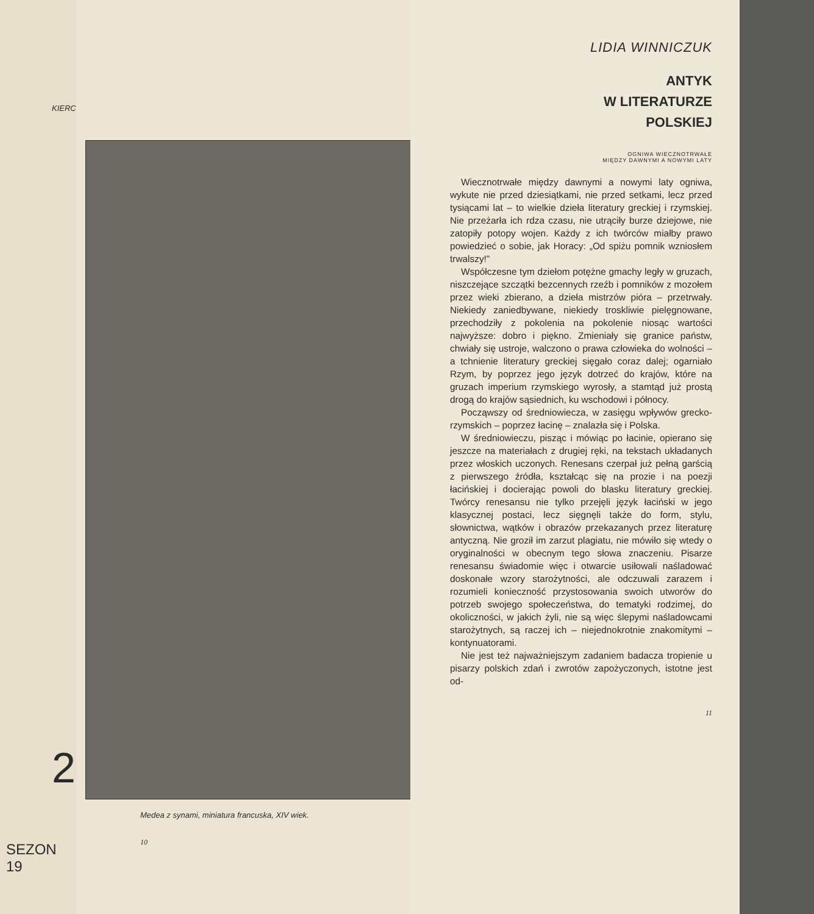KIERC
2
SEZON 19
Medea z synami, miniatura francuska, XIV wiek.
10
LIDIA WINNICZUK
ANTYK
W LITERATURZE
POLSKIEJ
OGNIWA WIECZNOTRWAŁE
MIĘDZY DAWNYMI A NOWYMI LATY
Wiecznotrwałe między dawnymi a nowymi laty ogniwa, wykute nie przed dziesiątkami, nie przed setkami, lecz przed tysiącami lat – to wielkie dzieła literatury greckiej i rzymskiej. Nie przeżarła ich rdza czasu, nie utrąciły burze dziejowe, nie zatopiły potopy wojen. Każdy z ich twórców miałby prawo powiedzieć o sobie, jak Horacy: „Od spiżu pomnik wzniosłem trwalszy!"
Współczesne tym dziełom potężne gmachy legły w gruzach, niszczejące szczątki bezcennych rzeźb i pomników z mozołem przez wieki zbierano, a dzieła mistrzów pióra – przetrwały. Niekiedy zaniedbywane, niekiedy troskliwie pielęgnowane, przechodziły z pokolenia na pokolenie niosąc wartości najwyższe: dobro i piękno. Zmieniały się granice państw, chwiały się ustroje, walczono o prawa człowieka do wolności – a tchnienie literatury greckiej sięgało coraz dalej; ogarniało Rzym, by poprzez jego język dotrzeć do krajów, które na gruzach imperium rzymskiego wyrosły, a stamtąd już prostą drogą do krajów sąsiednich, ku wschodowi i północy.
Począwszy od średniowiecza, w zasięgu wpływów grecko-rzymskich – poprzez łacinę – znalazła się i Polska.
W średniowieczu, pisząc i mówiąc po łacinie, opierano się jeszcze na materiałach z drugiej ręki, na tekstach układanych przez włoskich uczonych. Renesans czerpał już pełną garścią z pierwszego źródła, kształcąc się na prozie i na poezji łacińskiej i docierając powoli do blasku literatury greckiej. Twórcy renesansu nie tylko przejęli język łaciński w jego klasycznej postaci, lecz sięgnęli także do form, stylu, słownictwa, wątków i obrazów przekazanych przez literaturę antyczną. Nie groził im zarzut plagiatu, nie mówiło się wtedy o oryginalności w obecnym tego słowa znaczeniu. Pisarze renesansu świadomie więc i otwarcie usiłowali naśladować doskonałe wzory starożytności, ale odczuwali zarazem i rozumieli konieczność przystosowania swoich utworów do potrzeb swojego społeczeństwa, do tematyki rodzimej, do okoliczności, w jakich żyli, nie są więc ślepymi naśladowcami starożytnych, są raczej ich – niejednokrotnie znakomitymi – kontynuatorami.
Nie jest też najważniejszym zadaniem badacza tropienie u pisarzy polskich zdań i zwrotów zapożyczonych, istotne jest od-
11